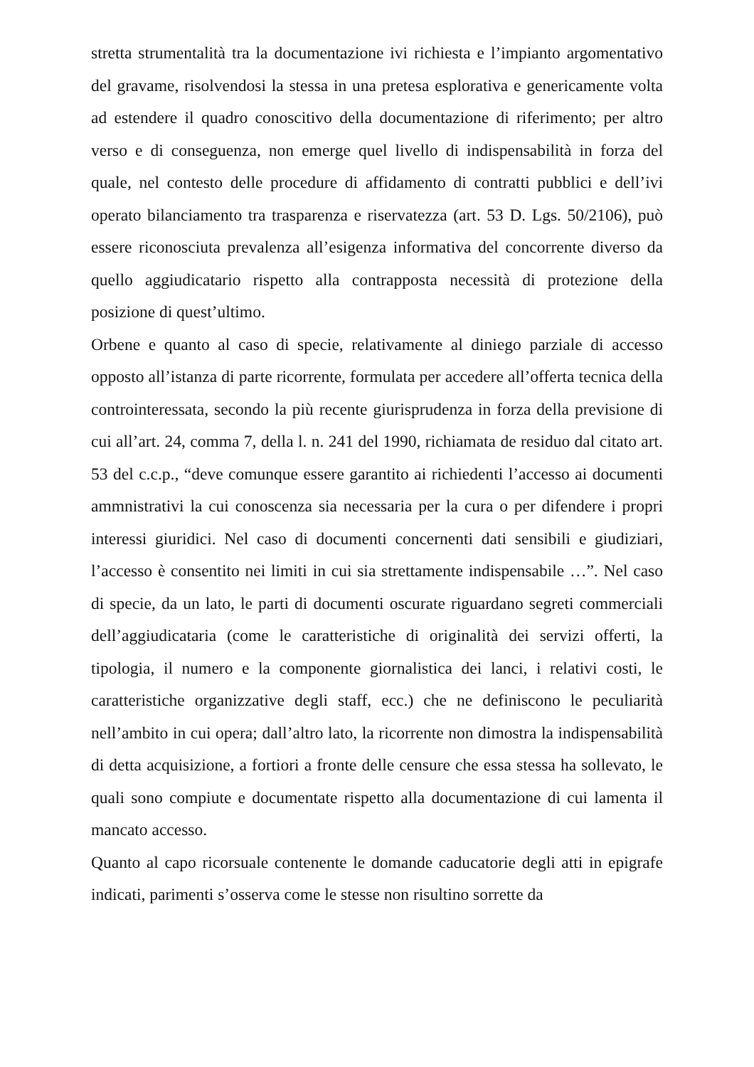stretta strumentalità tra la documentazione ivi richiesta e l’impianto argomentativo del gravame, risolvendosi la stessa in una pretesa esplorativa e genericamente volta ad estendere il quadro conoscitivo della documentazione di riferimento; per altro verso e di conseguenza, non emerge quel livello di indispensabilità in forza del quale, nel contesto delle procedure di affidamento di contratti pubblici e dell’ivi operato bilanciamento tra trasparenza e riservatezza (art. 53 D. Lgs. 50/2106), può essere riconosciuta prevalenza all’esigenza informativa del concorrente diverso da quello aggiudicatario rispetto alla contrapposta necessità di protezione della posizione di quest’ultimo.
Orbene e quanto al caso di specie, relativamente al diniego parziale di accesso opposto all’istanza di parte ricorrente, formulata per accedere all’offerta tecnica della controinteressata, secondo la più recente giurisprudenza in forza della previsione di cui all’art. 24, comma 7, della l. n. 241 del 1990, richiamata de residuo dal citato art. 53 del c.c.p., “deve comunque essere garantito ai richiedenti l’accesso ai documenti ammnistrativi la cui conoscenza sia necessaria per la cura o per difendere i propri interessi giuridici. Nel caso di documenti concernenti dati sensibili e giudiziari, l’accesso è consentito nei limiti in cui sia strettamente indispensabile …”. Nel caso di specie, da un lato, le parti di documenti oscurate riguardano segreti commerciali dell’aggiudicataria (come le caratteristiche di originalità dei servizi offerti, la tipologia, il numero e la componente giornalistica dei lanci, i relativi costi, le caratteristiche organizzative degli staff, ecc.) che ne definiscono le peculiarità nell’ambito in cui opera; dall’altro lato, la ricorrente non dimostra la indispensabilità di detta acquisizione, a fortiori a fronte delle censure che essa stessa ha sollevato, le quali sono compiute e documentate rispetto alla documentazione di cui lamenta il mancato accesso.
Quanto al capo ricorsuale contenente le domande caducatorie degli atti in epigrafe indicati, parimenti s’osserva come le stesse non risultino sorrette da